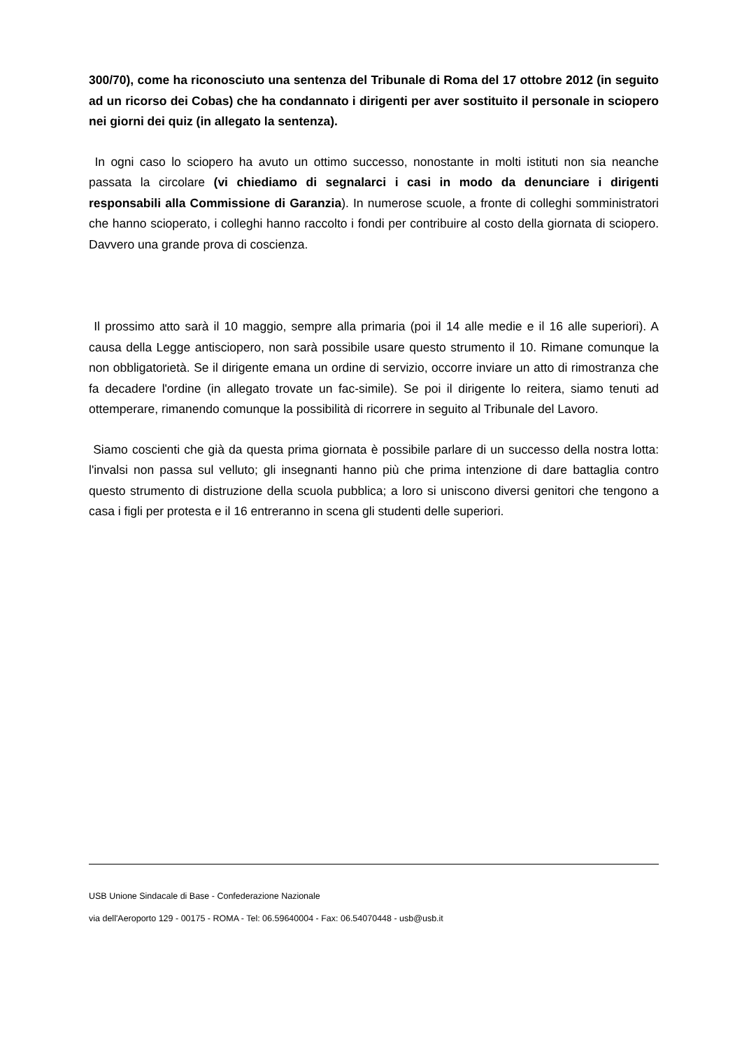300/70), come ha riconosciuto una sentenza del Tribunale di Roma del 17 ottobre 2012 (in seguito ad un ricorso dei Cobas) che ha condannato i dirigenti per aver sostituito il personale in sciopero nei giorni dei quiz (in allegato la sentenza).
In ogni caso lo sciopero ha avuto un ottimo successo, nonostante in molti istituti non sia neanche passata la circolare (vi chiediamo di segnalarci i casi in modo da denunciare i dirigenti responsabili alla Commissione di Garanzia). In numerose scuole, a fronte di colleghi somministratori che hanno scioperato, i colleghi hanno raccolto i fondi per contribuire al costo della giornata di sciopero. Davvero una grande prova di coscienza.
Il prossimo atto sarà il 10 maggio, sempre alla primaria (poi il 14 alle medie e il 16 alle superiori). A causa della Legge antisciopero, non sarà possibile usare questo strumento il 10. Rimane comunque la non obbligatorietà. Se il dirigente emana un ordine di servizio, occorre inviare un atto di rimostranza che fa decadere l'ordine (in allegato trovate un fac-simile). Se poi il dirigente lo reitera, siamo tenuti ad ottemperare, rimanendo comunque la possibilità di ricorrere in seguito al Tribunale del Lavoro.
Siamo coscienti che già da questa prima giornata è possibile parlare di un successo della nostra lotta: l'invalsi non passa sul velluto; gli insegnanti hanno più che prima intenzione di dare battaglia contro questo strumento di distruzione della scuola pubblica; a loro si uniscono diversi genitori che tengono a casa i figli per protesta e il 16 entreranno in scena gli studenti delle superiori.
USB Unione Sindacale di Base - Confederazione Nazionale
via dell'Aeroporto 129 - 00175 - ROMA - Tel: 06.59640004 - Fax: 06.54070448 - usb@usb.it